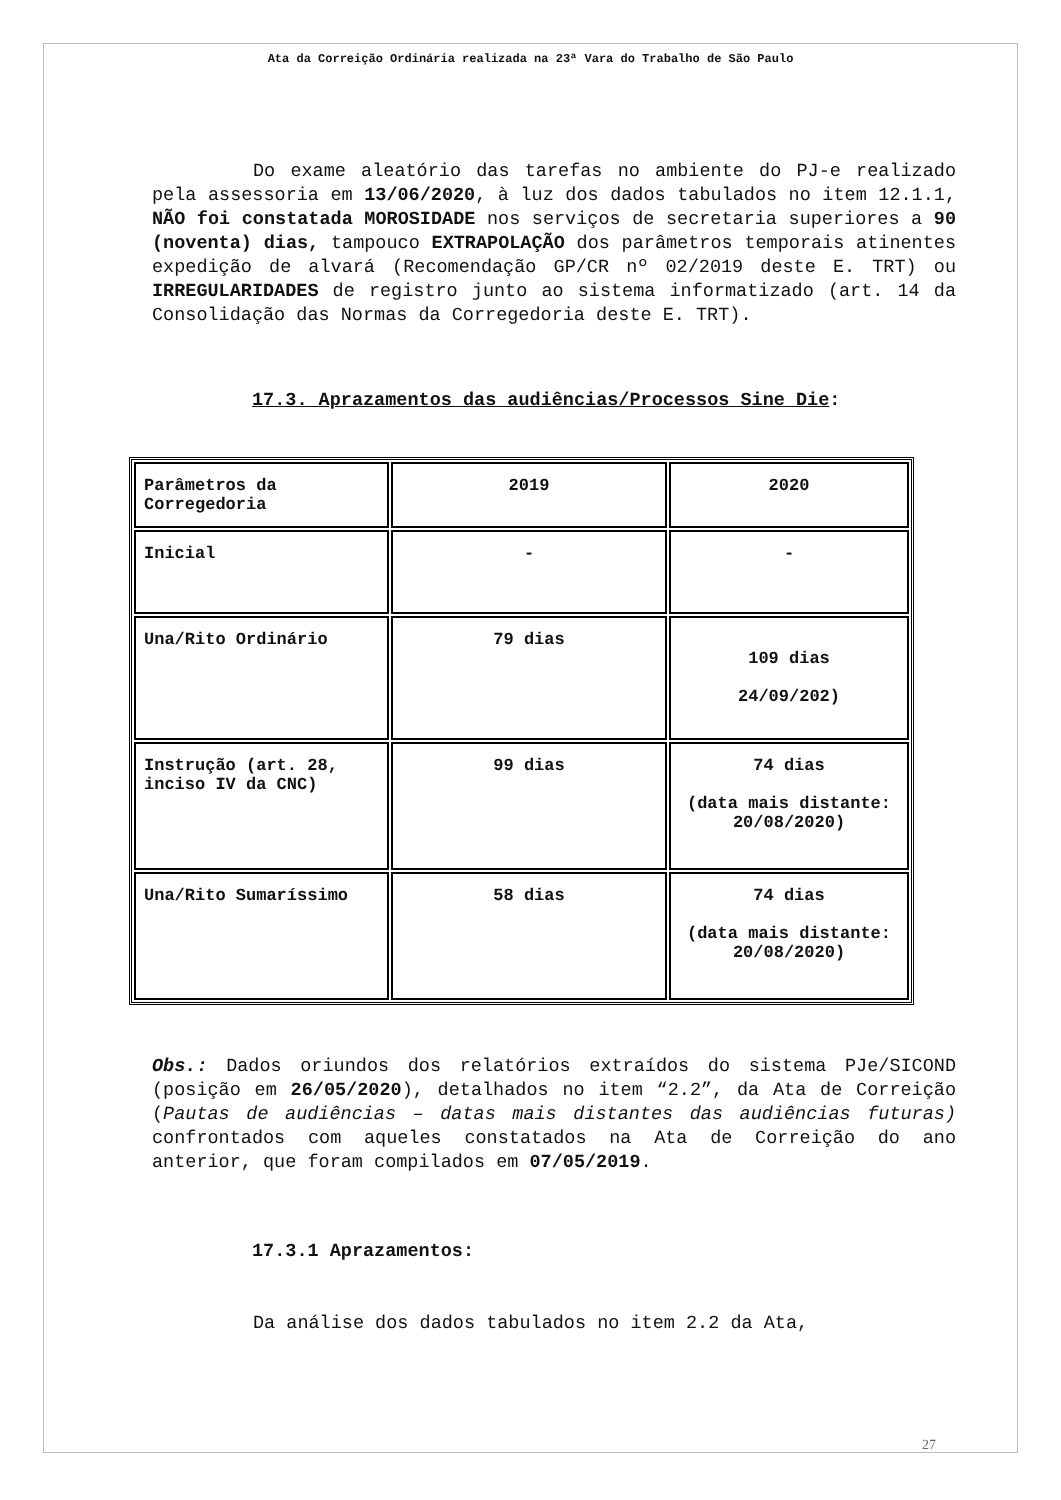Ata da Correição Ordinária realizada na 23ª Vara do Trabalho de São Paulo
Do exame aleatório das tarefas no ambiente do PJ-e realizado pela assessoria em 13/06/2020, à luz dos dados tabulados no item 12.1.1, NÃO foi constatada MOROSIDADE nos serviços de secretaria superiores a 90 (noventa) dias, tampouco EXTRAPOLAÇÃO dos parâmetros temporais atinentes expedição de alvará (Recomendação GP/CR nº 02/2019 deste E. TRT) ou IRREGULARIDADES de registro junto ao sistema informatizado (art. 14 da Consolidação das Normas da Corregedoria deste E. TRT).
17.3. Aprazamentos das audiências/Processos Sine Die:
| Parâmetros da Corregedoria | 2019 | 2020 |
| Inicial | - | - |
| Una/Rito Ordinário | 79 dias | 109 dias 24/09/202) |
| Instrução (art. 28, inciso IV da CNC) | 99 dias | 74 dias (data mais distante: 20/08/2020) |
| Una/Rito Sumaríssimo | 58 dias | 74 dias (data mais distante: 20/08/2020) |
Obs.: Dados oriundos dos relatórios extraídos do sistema PJe/SICOND (posição em 26/05/2020), detalhados no item “2.2”, da Ata de Correição (Pautas de audiências – datas mais distantes das audiências futuras) confrontados com aqueles constatados na Ata de Correição do ano anterior, que foram compilados em 07/05/2019.
17.3.1 Aprazamentos:
Da análise dos dados tabulados no item 2.2 da Ata,
27